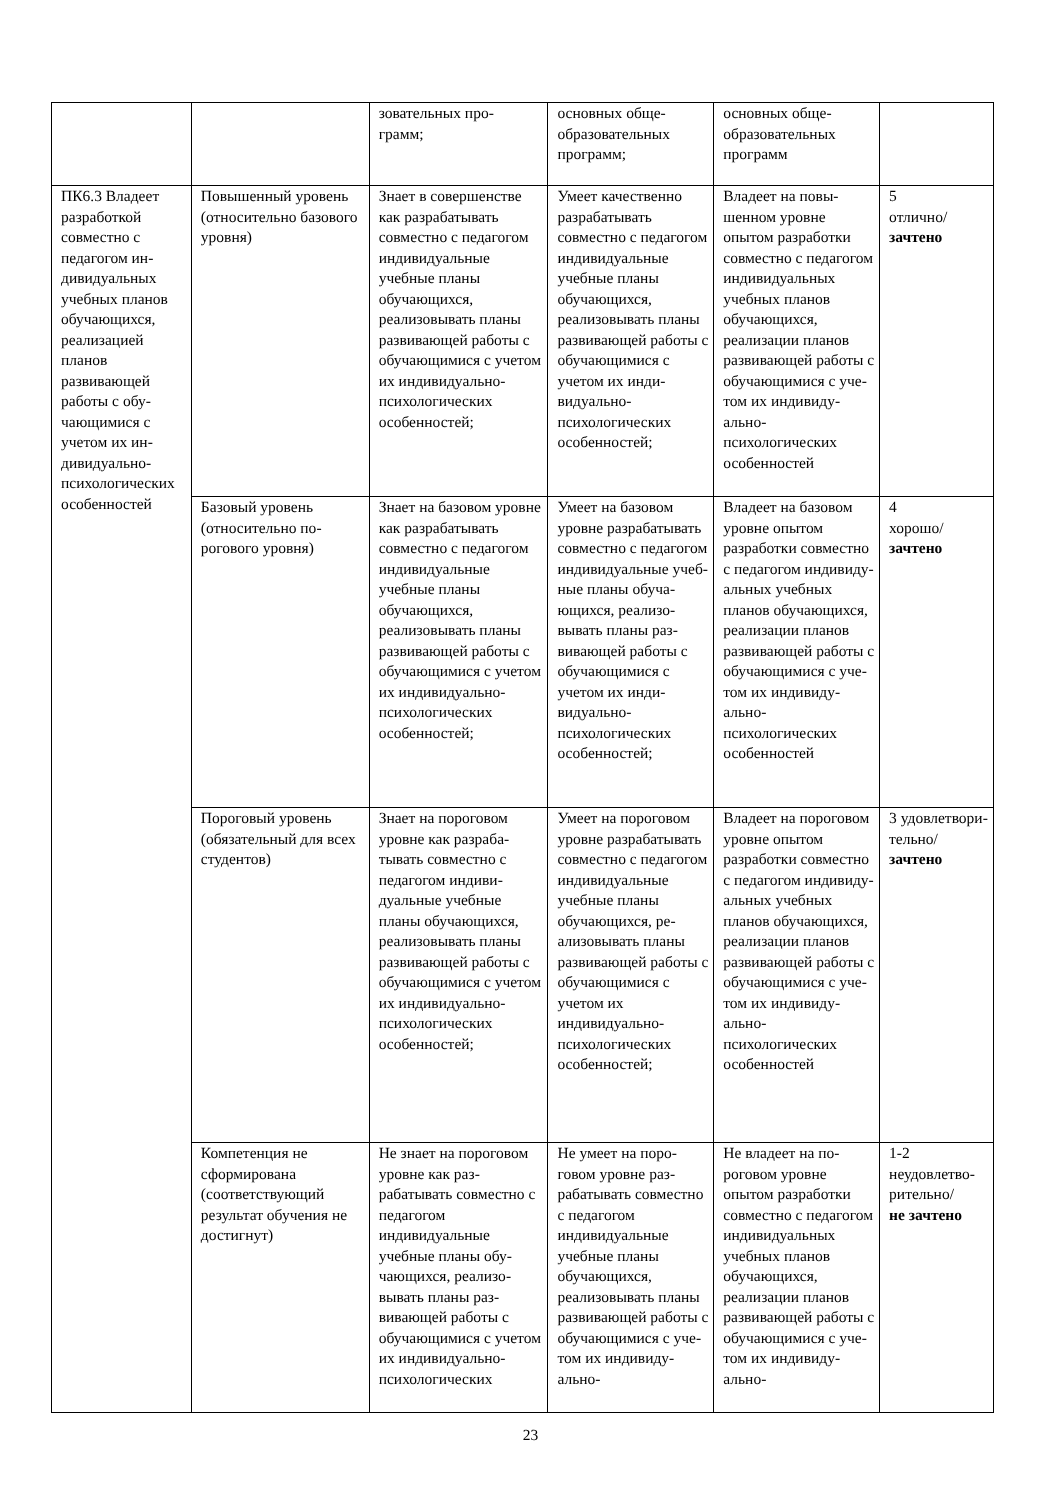| | | зовательных про- грамм; | основных обще- образовательных программ; | основных обще- образовательных программ | |
| ПК6.3 Владеет разработкой совместно с педагогом ин­дивидуальных учебных пла­нов обучаю­щихся, реали­зацией планов развивающей работы с обу­чающимися с учетом их ин­дивидуально-психологиче­ских особенно­стей | Повышенный уро­вень (относительно базо­вого уровня) | Знает в совершен­стве как разрабаты­вать совместно с педагогом индиви­дуальные учебные планы обучающих­ся, реализовывать планы развивающей работы с обучаю­щимися с учетом их индивидуально-психологических особенностей; | Умеет качествен­но разрабатывать совместно с педа­гогом индивиду­альные учебные планы обучаю­щихся, реализо­вывать планы раз­вивающей работы с обучающимися с учетом их инди­видуально-психологических особенностей; | Владеет на повы­шенном уровне опытом разработ­ки совместно с пе­дагогом индиви­дуальных учебных планов обучаю­щихся, реализации планов развиваю­щей работы с обу­чающимися с уче­том их индивиду­ально-психологических особенностей | 5 отлично/ зачтено |
| | Базовый уровень (относительно по­рогового уровня) | Знает на базовом уровне как разраба­тывать совместно с педагогом индиви­дуальные учебные планы обучающих­ся, реализовывать планы развивающей работы с обучаю­щимися с учетом их индивидуально-психологических особенностей; | Умеет на базовом уровне разрабаты­вать совместно с педагогом инди­видуальные учеб­ные планы обуча­ющихся, реализо­вывать планы раз­вивающей работы с обучающимися с учетом их инди­видуально-психологических особенностей; | Владеет на базо­вом уровне опы­том разработки совместно с педа­гогом индивиду­альных учебных планов обучаю­щихся, реализации планов развиваю­щей работы с обу­чающимися с уче­том их индивиду­ально-психологических особенностей | 4 хорошо/ зачтено |
| | Пороговый уровень (обязательный для всех студентов) | Знает на пороговом уровне как разраба­тывать совместно с педагогом индиви­дуальные учебные планы обучающих­ся, реализовывать планы развивающей работы с обучаю­щимися с учетом их индивидуально-психологических особенностей; | Умеет на порого­вом уровне разра­батывать совмест­но с педагогом индивидуальные учебные планы обучающихся, ре­ализовывать пла­ны развивающей работы с обучаю­щимися с учетом их индивидуаль­но-психологических особенностей; | Владеет на поро­говом уровне опы­том разработки совместно с педа­гогом индивиду­альных учебных планов обучаю­щихся, реализации планов развиваю­щей работы с обу­чающимися с уче­том их индивиду­ально-психологических особенностей | 3 удовле­твори­тельно/ зачтено |
| | Компетенция не сформирована (соответствующий результат обучения не достигнут) | Не знает на порого­вом уровне как раз­рабатывать сов­местно с педагогом индивидуальные учебные планы обу­чающихся, реализо­вывать планы раз­вивающей работы с обучающимися с учетом их индиви­дуально-психологических | Не умеет на поро­говом уровне раз­рабатывать сов­местно с педаго­гом индивидуаль­ные учебные пла­ны обучающихся, реализовывать планы развиваю­щей работы с обу­чающимися с уче­том их индивиду­ально- | Не владеет на по­роговом уровне опытом разработ­ки совместно с пе­дагогом индиви­дуальных учебных планов обучаю­щихся, реализации планов развиваю­щей работы с обу­чающимися с уче­том их индивиду­ально- | 1-2 неудовле­тво­рительно/ не зачтено |
23